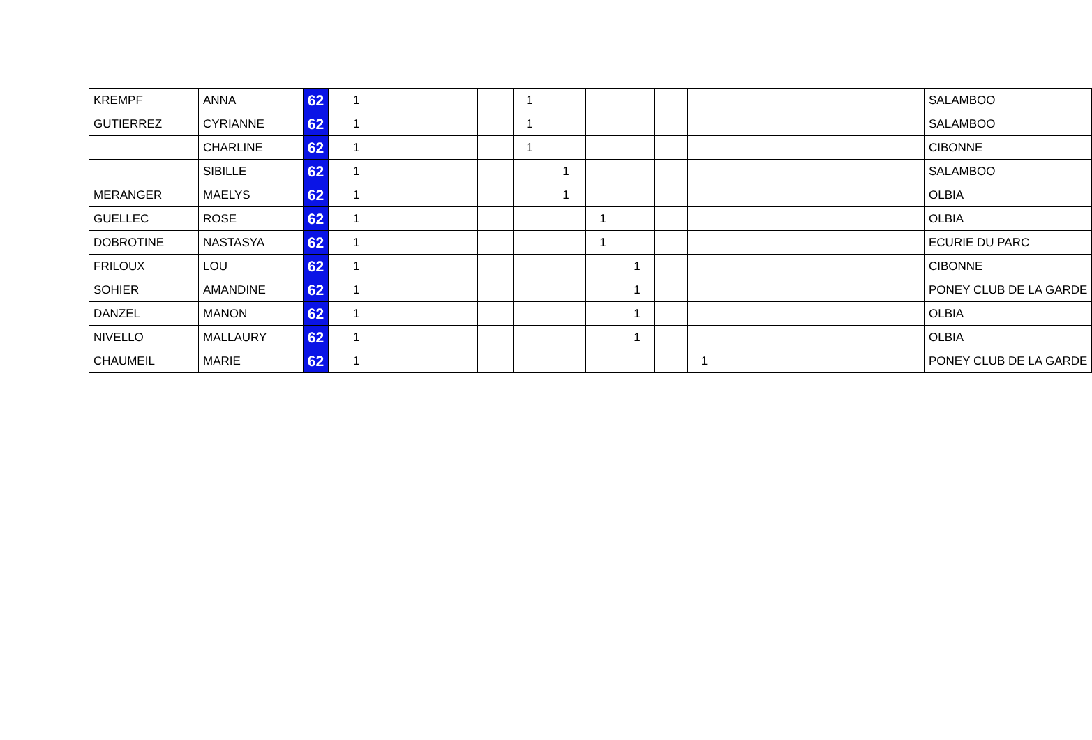| KREMPF | ANNA | 62 | 1 | | | | | 1 | | | | | | | | SALAMBOO |
| GUTIERREZ | CYRIANNE | 62 | 1 | | | | | 1 | | | | | | | | SALAMBOO |
| | CHARLINE | 62 | 1 | | | | | 1 | | | | | | | | CIBONNE |
| | SIBILLE | 62 | 1 | | | | | | 1 | | | | | | | SALAMBOO |
| MERANGER | MAELYS | 62 | 1 | | | | | | 1 | | | | | | | OLBIA |
| GUELLEC | ROSE | 62 | 1 | | | | | | | 1 | | | | | | OLBIA |
| DOBROTINE | NASTASYA | 62 | 1 | | | | | | | 1 | | | | | | ECURIE DU PARC |
| FRILOUX | LOU | 62 | 1 | | | | | | | | 1 | | | | | CIBONNE |
| SOHIER | AMANDINE | 62 | 1 | | | | | | | | 1 | | | | | PONEY CLUB DE LA GARDE |
| DANZEL | MANON | 62 | 1 | | | | | | | | 1 | | | | | OLBIA |
| NIVELLO | MALLAURY | 62 | 1 | | | | | | | | 1 | | | | | OLBIA |
| CHAUMEIL | MARIE | 62 | 1 | | | | | | | | | | 1 | | | PONEY CLUB DE LA GARDE |